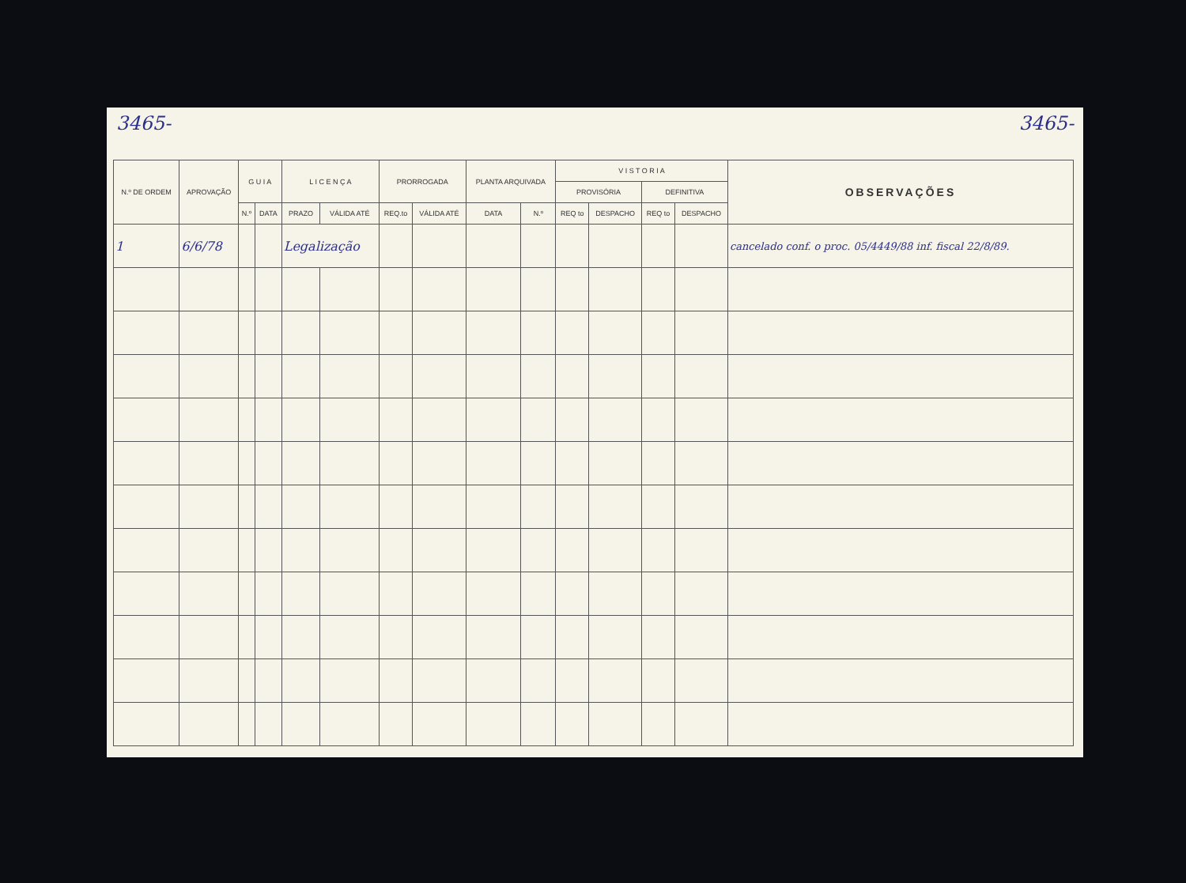3465- 3465-
| N.º DE ORDEM | APROVAÇÃO | G U I A | | L I C E N Ç A | | PRORROGADA | | PLANTA ARQUIVADA | | V I S T O R I A | | | | OBSERVAÇÕES |
| --- | --- | --- | --- | --- | --- | --- | --- | --- | --- | --- | --- | --- | --- | --- |
| | | | | | | | | | | PROVISÓRIA | | DEFINITIVA | | |
| | | N.º | DATA | PRAZO | VÁLIDA ATÉ | REQ.to | VÁLIDA ATÉ | DATA | N.º | REQ to | DESPACHO | REQ to | DESPACHO | |
| 1 | 6/6/78 | | | Legalização | | | | | | | | | | cancelado conf. o proc. 05/4449/88 inf. fiscal 22/8/89. |